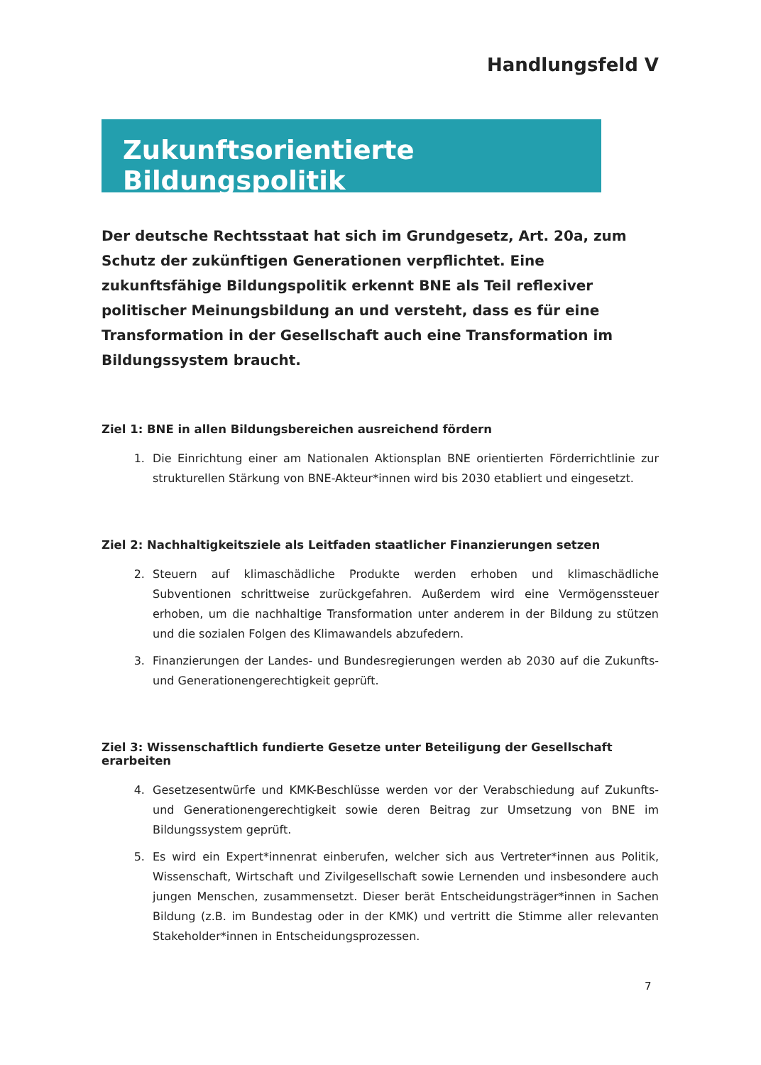Handlungsfeld V
Zukunftsorientierte Bildungspolitik
Der deutsche Rechtsstaat hat sich im Grundgesetz, Art. 20a, zum Schutz der zukünftigen Generationen verpflichtet. Eine zukunftsfähige Bildungspolitik erkennt BNE als Teil reflexiver politischer Meinungsbildung an und versteht, dass es für eine Transformation in der Gesellschaft auch eine Transformation im Bildungssystem braucht.
Ziel 1: BNE in allen Bildungsbereichen ausreichend fördern
1. Die Einrichtung einer am Nationalen Aktionsplan BNE orientierten Förderrichtlinie zur strukturellen Stärkung von BNE-Akteur*innen wird bis 2030 etabliert und eingesetzt.
Ziel 2: Nachhaltigkeitsziele als Leitfaden staatlicher Finanzierungen setzen
2. Steuern auf klimaschädliche Produkte werden erhoben und klimaschädliche Subventionen schrittweise zurückgefahren. Außerdem wird eine Vermögenssteuer erhoben, um die nachhaltige Transformation unter anderem in der Bildung zu stützen und die sozialen Folgen des Klimawandels abzufedern.
3. Finanzierungen der Landes- und Bundesregierungen werden ab 2030 auf die Zukunfts- und Generationengerechtigkeit geprüft.
Ziel 3: Wissenschaftlich fundierte Gesetze unter Beteiligung der Gesellschaft erarbeiten
4. Gesetzesentwürfe und KMK-Beschlüsse werden vor der Verabschiedung auf Zukunfts- und Generationengerechtigkeit sowie deren Beitrag zur Umsetzung von BNE im Bildungssystem geprüft.
5. Es wird ein Expert*innenrat einberufen, welcher sich aus Vertreter*innen aus Politik, Wissenschaft, Wirtschaft und Zivilgesellschaft sowie Lernenden und insbesondere auch jungen Menschen, zusammensetzt. Dieser berät Entscheidungsträger*innen in Sachen Bildung (z.B. im Bundestag oder in der KMK) und vertritt die Stimme aller relevanten Stakeholder*innen in Entscheidungsprozessen.
7